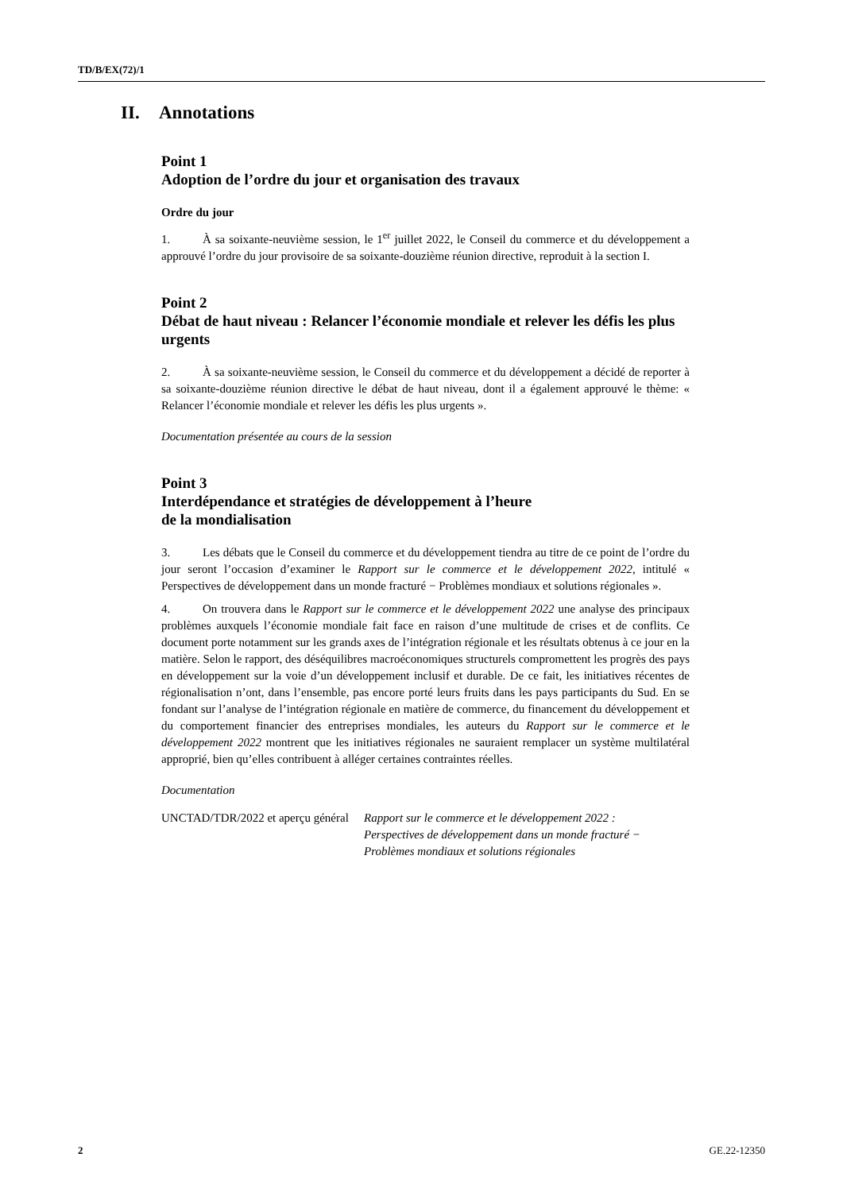TD/B/EX(72)/1
II. Annotations
Point 1
Adoption de l’ordre du jour et organisation des travaux
Ordre du jour
1. À sa soixante-neuvième session, le 1<sup>er</sup> juillet 2022, le Conseil du commerce et du développement a approuvé l’ordre du jour provisoire de sa soixante-douzième réunion directive, reproduit à la section I.
Point 2
Débat de haut niveau : Relancer l’économie mondiale et relever les défis les plus urgents
2. À sa soixante-neuvième session, le Conseil du commerce et du développement a décidé de reporter à sa soixante-douzième réunion directive le débat de haut niveau, dont il a également approuvé le thème: « Relancer l’économie mondiale et relever les défis les plus urgents ».
Documentation présentée au cours de la session
Point 3
Interdépendance et stratégies de développement à l’heure
de la mondialisation
3. Les débats que le Conseil du commerce et du développement tiendra au titre de ce point de l’ordre du jour seront l’occasion d’examiner le Rapport sur le commerce et le développement 2022, intitulé « Perspectives de développement dans un monde fracturé − Problèmes mondiaux et solutions régionales ».
4. On trouvera dans le Rapport sur le commerce et le développement 2022 une analyse des principaux problèmes auxquels l’économie mondiale fait face en raison d’une multitude de crises et de conflits. Ce document porte notamment sur les grands axes de l’intégration régionale et les résultats obtenus à ce jour en la matière. Selon le rapport, des déséquilibres macroéconomiques structurels compromettent les progrès des pays en développement sur la voie d’un développement inclusif et durable. De ce fait, les initiatives récentes de régionalisation n’ont, dans l’ensemble, pas encore porté leurs fruits dans les pays participants du Sud. En se fondant sur l’analyse de l’intégration régionale en matière de commerce, du financement du développement et du comportement financier des entreprises mondiales, les auteurs du Rapport sur le commerce et le développement 2022 montrent que les initiatives régionales ne sauraient remplacer un système multilatéral approprié, bien qu’elles contribuent à alléger certaines contraintes réelles.
Documentation
UNCTAD/TDR/2022 et aperçu général
Rapport sur le commerce et le développement 2022 : Perspectives de développement dans un monde fracturé − Problèmes mondiaux et solutions régionales
2 GE.22-12350